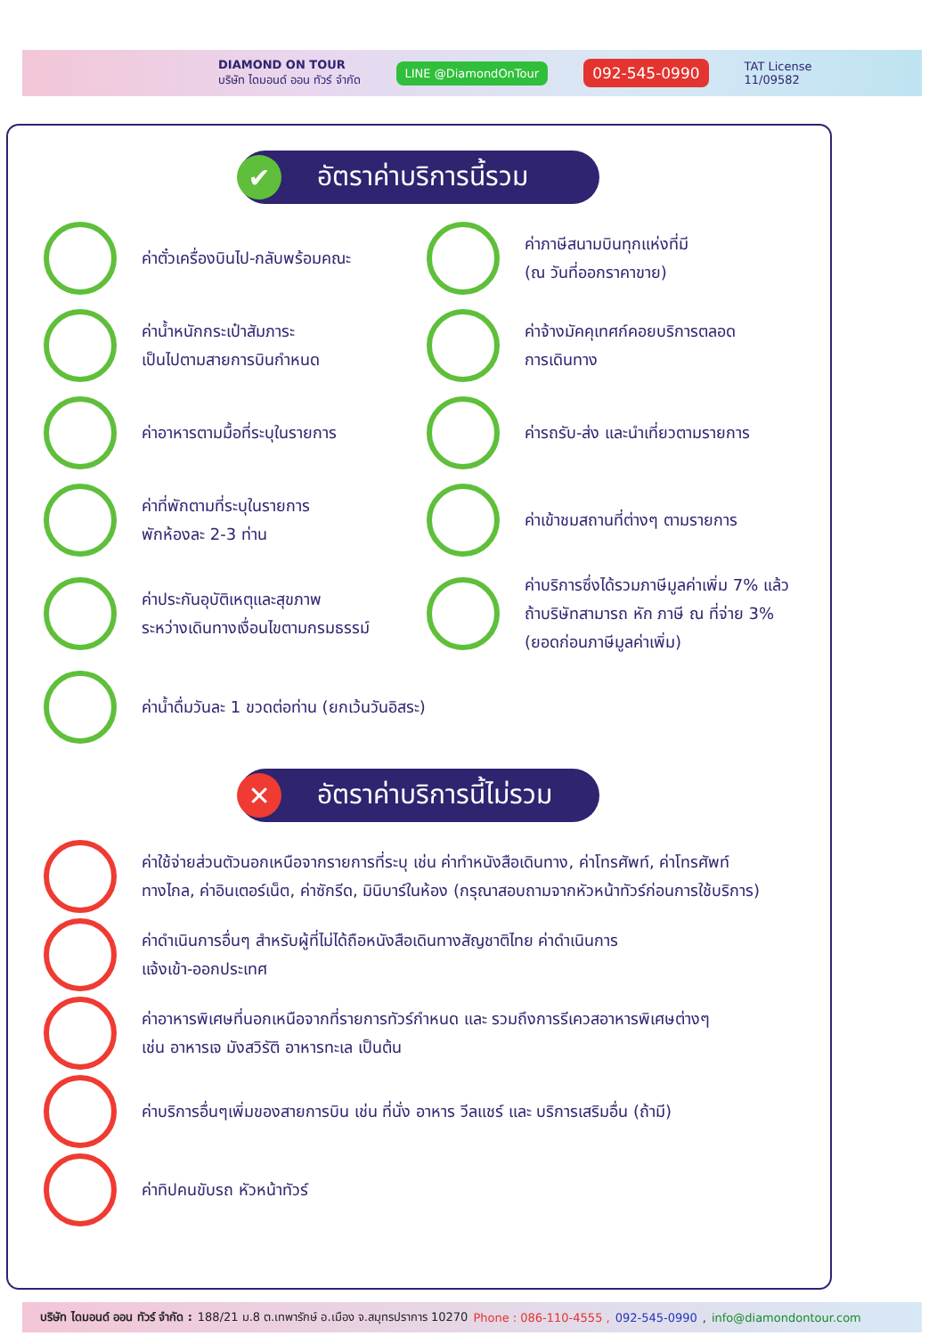DIAMOND ON TOUR
บริษัท ไดมอนด์ ออน ทัวร์ จำกัด
LINE @DiamondOnTour
092-545-0990
TAT License
11/09582
✔ อัตราค่าบริการนี้รวม
ค่าตั๋วเครื่องบินไป-กลับพร้อมคณะ
ค่าภาษีสนามบินทุกแห่งที่มี
(ณ วันที่ออกราคาขาย)
ค่าน้ำหนักกระเป๋าสัมภาระ
เป็นไปตามสายการบินกำหนด
ค่าจ้างมัคคุเทศก์คอยบริการตลอด
การเดินทาง
ค่าอาหารตามมื้อที่ระบุในรายการ
ค่ารถรับ-ส่ง และนำเที่ยวตามรายการ
ค่าที่พักตามที่ระบุในรายการ
พักห้องละ 2-3 ท่าน
ค่าเข้าชมสถานที่ต่างๆ ตามรายการ
ค่าประกันอุบัติเหตุและสุขภาพ
ระหว่างเดินทางเงื่อนไขตามกรมธรรม์
ค่าบริการซึ่งได้รวมภาษีมูลค่าเพิ่ม 7% แล้ว
ถ้าบริษัทสามารถ หัก ภาษี ณ ที่จ่าย 3%
(ยอดก่อนภาษีมูลค่าเพิ่ม)
ค่าน้ำดื่มวันละ 1 ขวดต่อท่าน (ยกเว้นวันอิสระ)
✕ อัตราค่าบริการนี้ไม่รวม
ค่าใช้จ่ายส่วนตัวนอกเหนือจากรายการที่ระบุ เช่น ค่าทำหนังสือเดินทาง, ค่าโทรศัพท์, ค่าโทรศัพท์
ทางไกล, ค่าอินเตอร์เน็ต, ค่าซักรีด, มินิบาร์ในห้อง (กรุณาสอบถามจากหัวหน้าทัวร์ก่อนการใช้บริการ)
ค่าดำเนินการอื่นๆ สำหรับผู้ที่ไม่ได้ถือหนังสือเดินทางสัญชาติไทย ค่าดำเนินการ
แจ้งเข้า-ออกประเทศ
ค่าอาหารพิเศษที่นอกเหนือจากที่รายการทัวร์กำหนด และ รวมถึงการรีเควสอาหารพิเศษต่างๆ
เช่น อาหารเจ มังสวิรัติ อาหารทะเล เป็นต้น
ค่าบริการอื่นๆเพิ่มของสายการบิน เช่น ที่นั่ง อาหาร วีลแชร์ และ บริการเสริมอื่น (ถ้ามี)
ค่าทิปคนขับรถ หัวหน้าทัวร์
บริษัท ไดมอนด์ ออน ทัวร์ จำกัด : 188/21 ม.8 ต.เทพารักษ์ อ.เมือง จ.สมุทรปราการ 10270 Phone : 086-110-4555 , 092-545-0990 , info@diamondontour.com